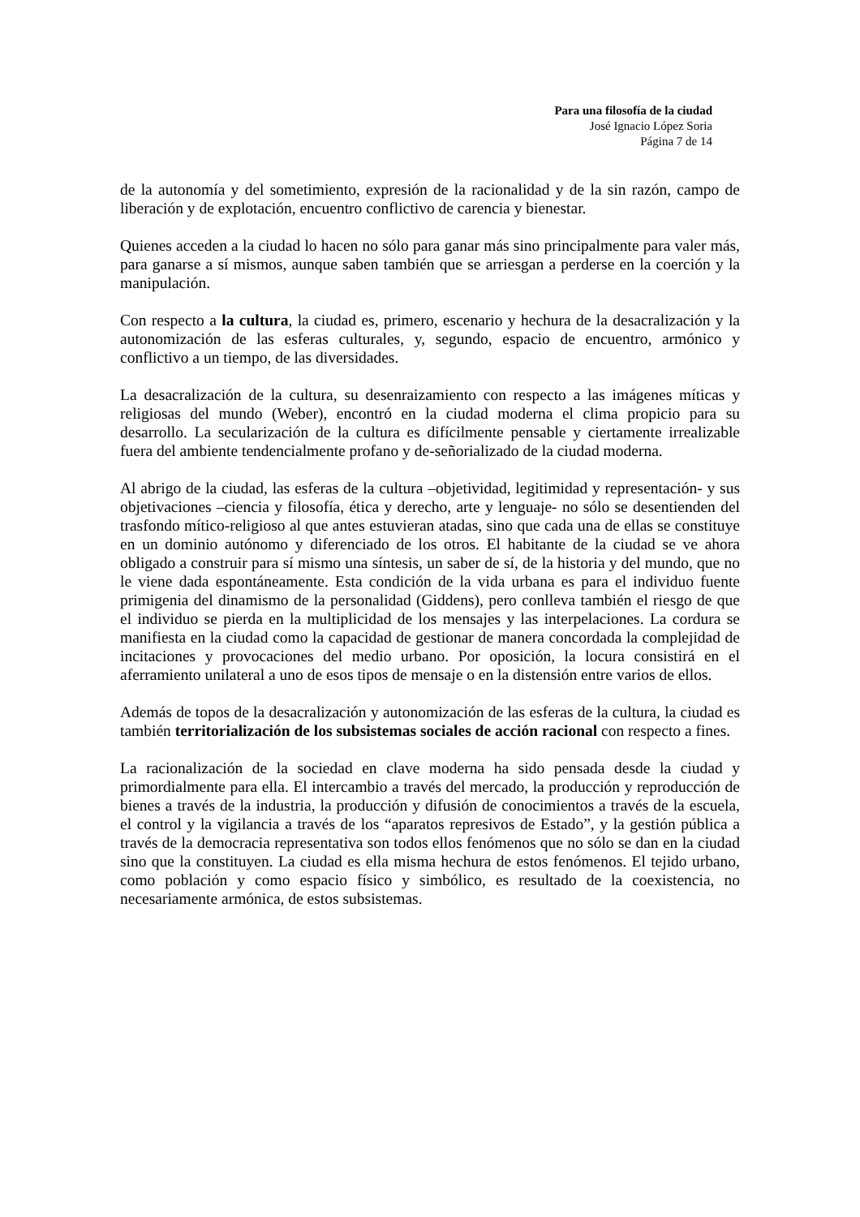Para una filosofía de la ciudad
José Ignacio López Soria
Página 7 de 14
de la autonomía y del sometimiento, expresión de la racionalidad y de la sin razón, campo de liberación y de explotación, encuentro conflictivo de carencia y bienestar.
Quienes acceden a la ciudad lo hacen no sólo para ganar más sino principalmente para valer más, para ganarse a sí mismos, aunque saben también que se arriesgan a perderse en la coerción y la manipulación.
Con respecto a la cultura, la ciudad es, primero, escenario y hechura de la desacralización y la autonomización de las esferas culturales, y, segundo, espacio de encuentro, armónico y conflictivo a un tiempo, de las diversidades.
La desacralización de la cultura, su desenraizamiento con respecto a las imágenes míticas y religiosas del mundo (Weber), encontró en la ciudad moderna el clima propicio para su desarrollo. La secularización de la cultura es difícilmente pensable y ciertamente irrealizable fuera del ambiente tendencialmente profano y de-señorializado de la ciudad moderna.
Al abrigo de la ciudad, las esferas de la cultura –objetividad, legitimidad y representación- y sus objetivaciones –ciencia y filosofía, ética y derecho, arte y lenguaje- no sólo se desentienden del trasfondo mítico-religioso al que antes estuvieran atadas, sino que cada una de ellas se constituye en un dominio autónomo y diferenciado de los otros. El habitante de la ciudad se ve ahora obligado a construir para sí mismo una síntesis, un saber de sí, de la historia y del mundo, que no le viene dada espontáneamente. Esta condición de la vida urbana es para el individuo fuente primigenia del dinamismo de la personalidad (Giddens), pero conlleva también el riesgo de que el individuo se pierda en la multiplicidad de los mensajes y las interpelaciones. La cordura se manifiesta en la ciudad como la capacidad de gestionar de manera concordada la complejidad de incitaciones y provocaciones del medio urbano. Por oposición, la locura consistirá en el aferramiento unilateral a uno de esos tipos de mensaje o en la distensión entre varios de ellos.
Además de topos de la desacralización y autonomización de las esferas de la cultura, la ciudad es también territorialización de los subsistemas sociales de acción racional con respecto a fines.
La racionalización de la sociedad en clave moderna ha sido pensada desde la ciudad y primordialmente para ella. El intercambio a través del mercado, la producción y reproducción de bienes a través de la industria, la producción y difusión de conocimientos a través de la escuela, el control y la vigilancia a través de los “aparatos represivos de Estado”, y la gestión pública a través de la democracia representativa son todos ellos fenómenos que no sólo se dan en la ciudad sino que la constituyen. La ciudad es ella misma hechura de estos fenómenos. El tejido urbano, como población y como espacio físico y simbólico, es resultado de la coexistencia, no necesariamente armónica, de estos subsistemas.